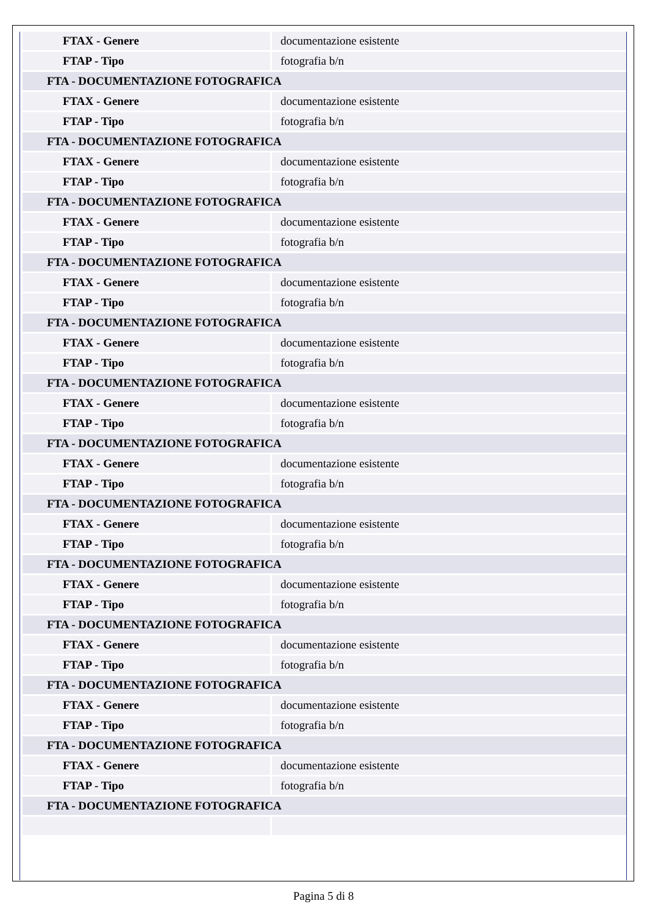| FTAX - Genere | documentazione esistente |
| FTAP - Tipo | fotografia b/n |
| FTA - DOCUMENTAZIONE FOTOGRAFICA | |
| FTAX - Genere | documentazione esistente |
| FTAP - Tipo | fotografia b/n |
| FTA - DOCUMENTAZIONE FOTOGRAFICA | |
| FTAX - Genere | documentazione esistente |
| FTAP - Tipo | fotografia b/n |
| FTA - DOCUMENTAZIONE FOTOGRAFICA | |
| FTAX - Genere | documentazione esistente |
| FTAP - Tipo | fotografia b/n |
| FTA - DOCUMENTAZIONE FOTOGRAFICA | |
| FTAX - Genere | documentazione esistente |
| FTAP - Tipo | fotografia b/n |
| FTA - DOCUMENTAZIONE FOTOGRAFICA | |
| FTAX - Genere | documentazione esistente |
| FTAP - Tipo | fotografia b/n |
| FTA - DOCUMENTAZIONE FOTOGRAFICA | |
| FTAX - Genere | documentazione esistente |
| FTAP - Tipo | fotografia b/n |
| FTA - DOCUMENTAZIONE FOTOGRAFICA | |
| FTAX - Genere | documentazione esistente |
| FTAP - Tipo | fotografia b/n |
| FTA - DOCUMENTAZIONE FOTOGRAFICA | |
| FTAX - Genere | documentazione esistente |
| FTAP - Tipo | fotografia b/n |
| FTA - DOCUMENTAZIONE FOTOGRAFICA | |
| FTAX - Genere | documentazione esistente |
| FTAP - Tipo | fotografia b/n |
| FTA - DOCUMENTAZIONE FOTOGRAFICA | |
| FTAX - Genere | documentazione esistente |
| FTAP - Tipo | fotografia b/n |
| FTA - DOCUMENTAZIONE FOTOGRAFICA | |
| FTAX - Genere | documentazione esistente |
| FTAP - Tipo | fotografia b/n |
| FTA - DOCUMENTAZIONE FOTOGRAFICA | |
| FTAX - Genere | documentazione esistente |
| FTAP - Tipo | fotografia b/n |
| FTA - DOCUMENTAZIONE FOTOGRAFICA | |
Pagina 5 di 8